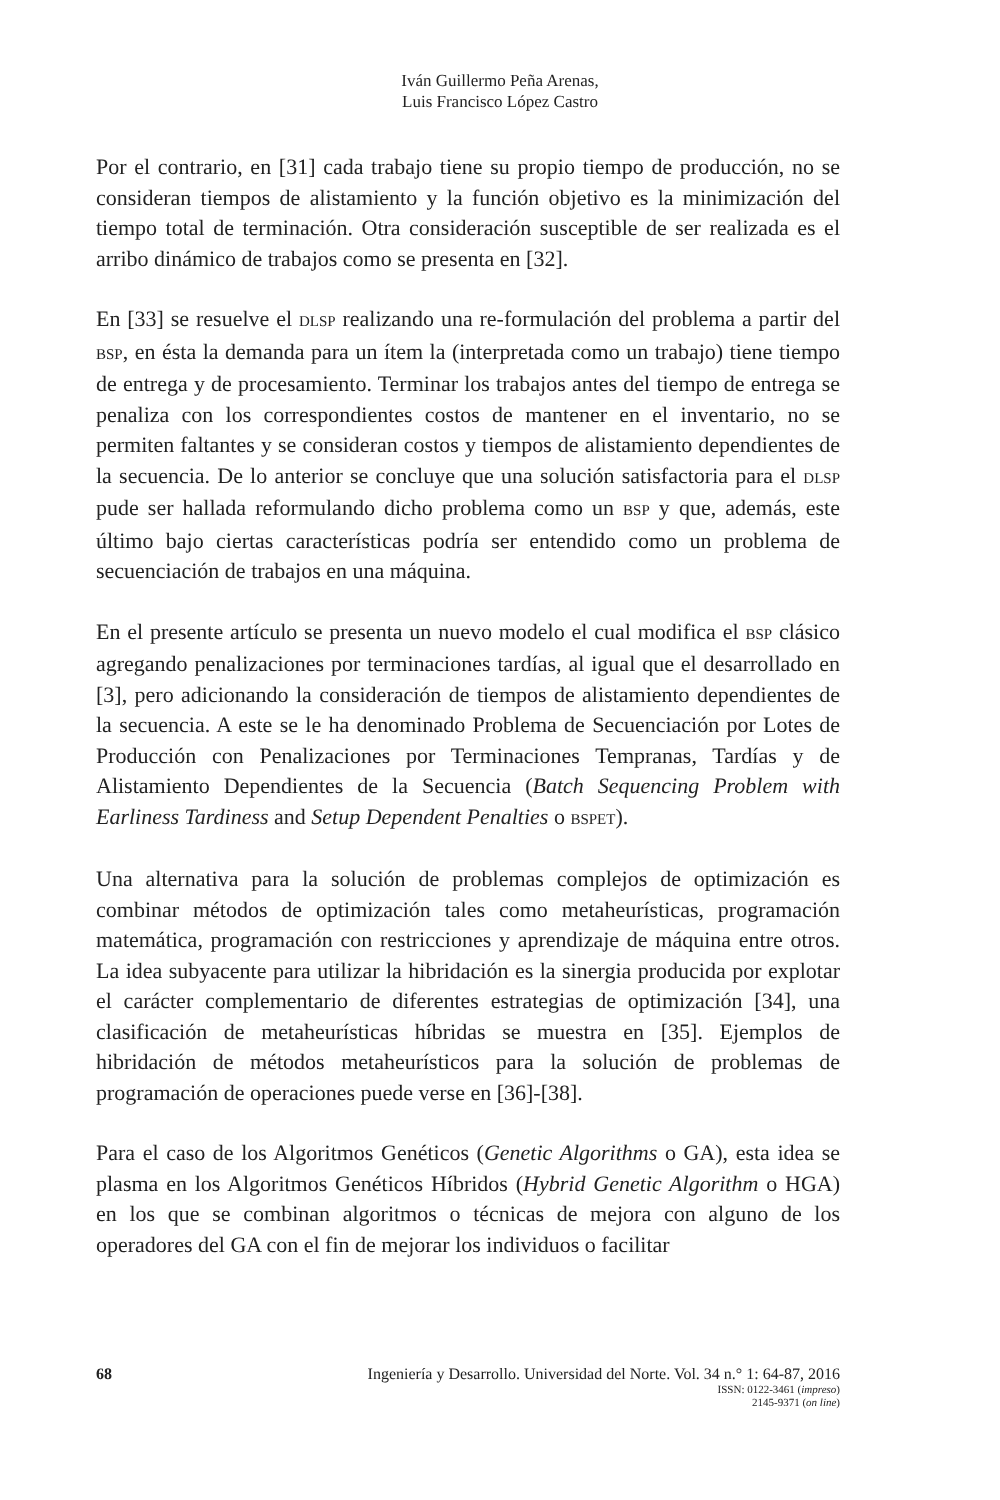Iván Guillermo Peña Arenas,
Luis Francisco López Castro
Por el contrario, en [31] cada trabajo tiene su propio tiempo de producción, no se consideran tiempos de alistamiento y la función objetivo es la minimización del tiempo total de terminación. Otra consideración susceptible de ser realizada es el arribo dinámico de trabajos como se presenta en [32].
En [33] se resuelve el DLSP realizando una re-formulación del problema a partir del BSP, en ésta la demanda para un ítem la (interpretada como un trabajo) tiene tiempo de entrega y de procesamiento. Terminar los trabajos antes del tiempo de entrega se penaliza con los correspondientes costos de mantener en el inventario, no se permiten faltantes y se consideran costos y tiempos de alistamiento dependientes de la secuencia. De lo anterior se concluye que una solución satisfactoria para el DLSP pude ser hallada reformulando dicho problema como un BSP y que, además, este último bajo ciertas características podría ser entendido como un problema de secuenciación de trabajos en una máquina.
En el presente artículo se presenta un nuevo modelo el cual modifica el BSP clásico agregando penalizaciones por terminaciones tardías, al igual que el desarrollado en [3], pero adicionando la consideración de tiempos de alistamiento dependientes de la secuencia. A este se le ha denominado Problema de Secuenciación por Lotes de Producción con Penalizaciones por Terminaciones Tempranas, Tardías y de Alistamiento Dependientes de la Secuencia (Batch Sequencing Problem with Earliness Tardiness and Setup Dependent Penalties o BSPET).
Una alternativa para la solución de problemas complejos de optimización es combinar métodos de optimización tales como metaheurísticas, programación matemática, programación con restricciones y aprendizaje de máquina entre otros. La idea subyacente para utilizar la hibridación es la sinergia producida por explotar el carácter complementario de diferentes estrategias de optimización [34], una clasificación de metaheurísticas híbridas se muestra en [35]. Ejemplos de hibridación de métodos metaheurísticos para la solución de problemas de programación de operaciones puede verse en [36]-[38].
Para el caso de los Algoritmos Genéticos (Genetic Algorithms o GA), esta idea se plasma en los Algoritmos Genéticos Híbridos (Hybrid Genetic Algorithm o HGA) en los que se combinan algoritmos o técnicas de mejora con alguno de los operadores del GA con el fin de mejorar los individuos o facilitar
68
Ingeniería y Desarrollo. Universidad del Norte. Vol. 34 n.° 1: 64-87, 2016
ISSN: 0122-3461 (impreso)
2145-9371 (on line)